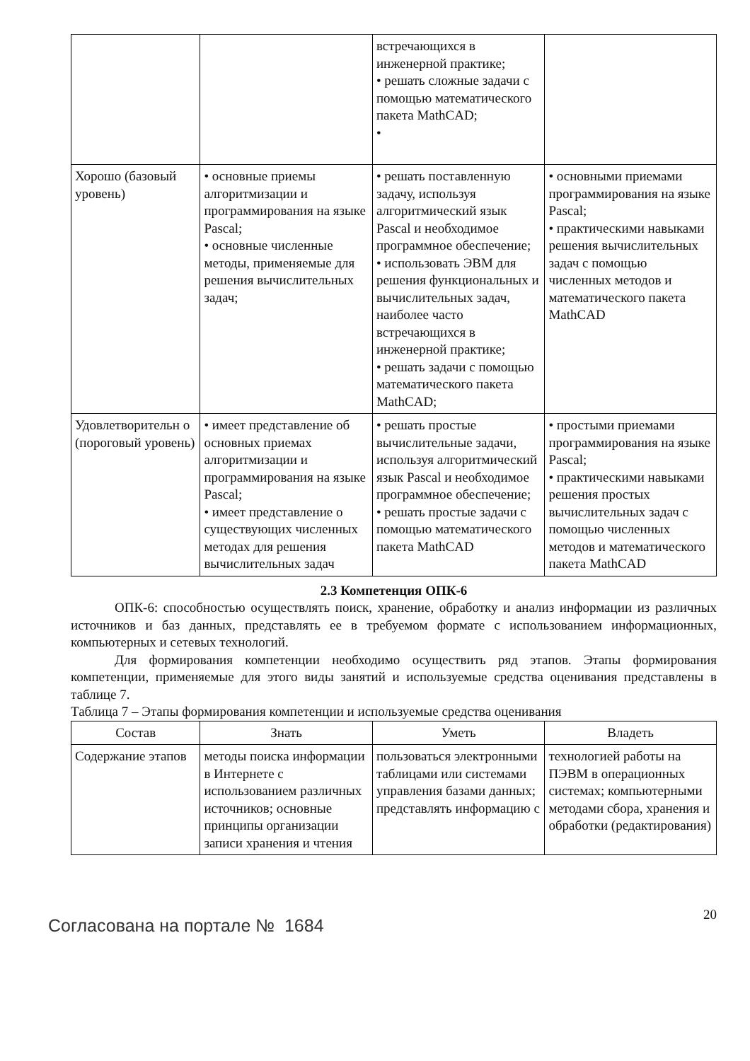| | | встречающихся в инженерной практике; • решать сложные задачи с помощью математического пакета MathCAD; • | |
| Хорошо (базовый уровень) | • основные приемы алгоритмизации и программирования на языке Pascal; • основные численные методы, применяемые для решения вычислительных задач; | • решать поставленную задачу, используя алгоритмический язык Pascal и необходимое программное обеспечение; • использовать ЭВМ для решения функциональных и вычислительных задач, наиболее часто встречающихся в инженерной практике; • решать задачи с помощью математического пакета MathCAD; | • основными приемами программирования на языке Pascal; • практическими навыками решения вычислительных задач с помощью численных методов и математического пакета MathCAD |
| Удовлетворительн о (пороговый уровень) | • имеет представление об основных приемах алгоритмизации и программирования на языке Pascal; • имеет представление о существующих численных методах для решения вычислительных задач | • решать простые вычислительные задачи, используя алгоритмический язык Pascal и необходимое программное обеспечение; • решать простые задачи с помощью математического пакета MathCAD | • простыми приемами программирования на языке Pascal; • практическими навыками решения простых вычислительных задач с помощью численных методов и математического пакета MathCAD |
2.3 Компетенция ОПК-6
ОПК-6: способностью осуществлять поиск, хранение, обработку и анализ информации из различных источников и баз данных, представлять ее в требуемом формате с использованием информационных, компьютерных и сетевых технологий.
Для формирования компетенции необходимо осуществить ряд этапов. Этапы формирования компетенции, применяемые для этого виды занятий и используемые средства оценивания представлены в таблице 7.
Таблица 7 – Этапы формирования компетенции и используемые средства оценивания
| Состав | Знать | Уметь | Владеть |
| --- | --- | --- | --- |
| Содержание этапов | методы поиска информации в Интернете с использованием различных источников; основные принципы организации записи хранения и чтения | пользоваться электронными таблицами или системами управления базами данных; представлять информацию с | технологией работы на ПЭВМ в операционных системах; компьютерными методами сбора, хранения и обработки (редактирования) |
Согласована на портале № 1684
20